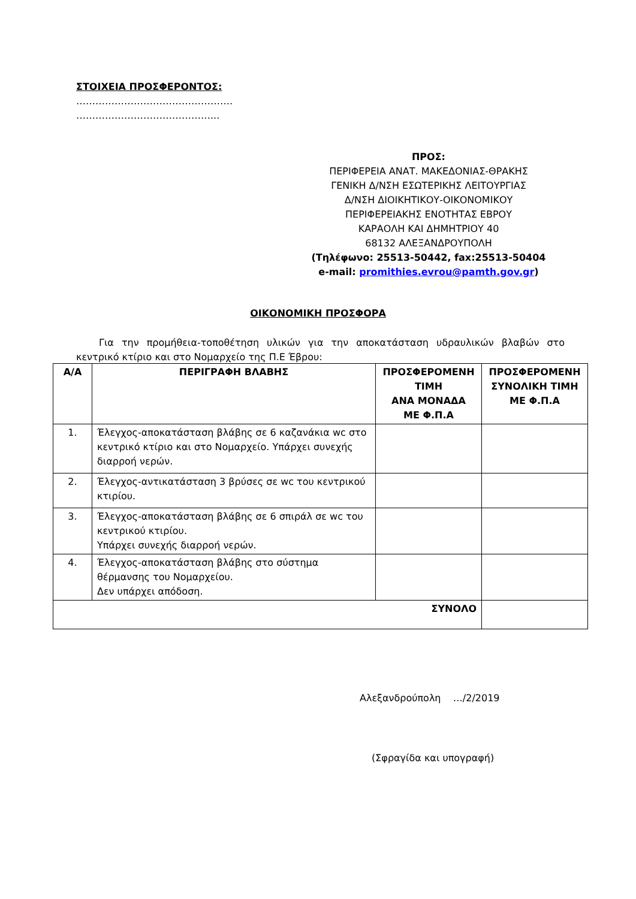ΣΤΟΙΧΕΙΑ ΠΡΟΣΦΕΡΟΝΤΟΣ:
………………………………………….
……………………………………...
ΠΡΟΣ:
ΠΕΡΙΦΕΡΕΙΑ ΑΝΑΤ. ΜΑΚΕΔΟΝΙΑΣ-ΘΡΑΚΗΣ
ΓΕΝΙΚΗ Δ/ΝΣΗ ΕΣΩΤΕΡΙΚΗΣ ΛΕΙΤΟΥΡΓΙΑΣ
Δ/ΝΣΗ ΔΙΟΙΚΗΤΙΚΟΥ-ΟΙΚΟΝΟΜΙΚΟΥ
ΠΕΡΙΦΕΡΕΙΑΚΗΣ ΕΝΟΤΗΤΑΣ ΕΒΡΟΥ
ΚΑΡΑΟΛΗ ΚΑΙ ΔΗΜΗΤΡΙΟΥ 40
68132 ΑΛΕΞΑΝΔΡΟΥΠΟΛΗ
(Τηλέφωνο: 25513-50442, fax:25513-50404
e-mail: promithies.evrou@pamth.gov.gr)
ΟΙΚΟΝΟΜΙΚΗ ΠΡΟΣΦΟΡΑ
Για την προμήθεια-τοποθέτηση υλικών για την αποκατάσταση υδραυλικών βλαβών στο κεντρικό κτίριο και στο Νομαρχείο της Π.Ε Έβρου:
| Α/Α | ΠΕΡΙΓΡΑΦΗ ΒΛΑΒΗΣ | ΠΡΟΣΦΕΡΟΜΕΝΗ ΤΙΜΗ ΑΝΑ ΜΟΝΑΔΑ ΜΕ Φ.Π.Α | ΠΡΟΣΦΕΡΟΜΕΝΗ ΣΥΝΟΛΙΚΗ ΤΙΜΗ ΜΕ Φ.Π.Α |
| --- | --- | --- | --- |
| 1. | Έλεγχος-αποκατάσταση βλάβης σε 6 καζανάκια wc στο κεντρικό κτίριο και στο Νομαρχείο. Υπάρχει συνεχής διαρροή νερών. | | |
| 2. | Έλεγχος-αντικατάσταση 3 βρύσες σε wc του κεντρικού κτιρίου. | | |
| 3. | Έλεγχος-αποκατάσταση βλάβης σε 6 σπιράλ σε wc του κεντρικού κτιρίου. Υπάρχει συνεχής διαρροή νερών. | | |
| 4. | Έλεγχος-αποκατάσταση βλάβης στο σύστημα θέρμανσης του Νομαρχείου. Δεν υπάρχει απόδοση. | | |
| ΣΥΝΟΛΟ | | | |
Αλεξανδρούπολη …/2/2019
(Σφραγίδα και υπογραφή)